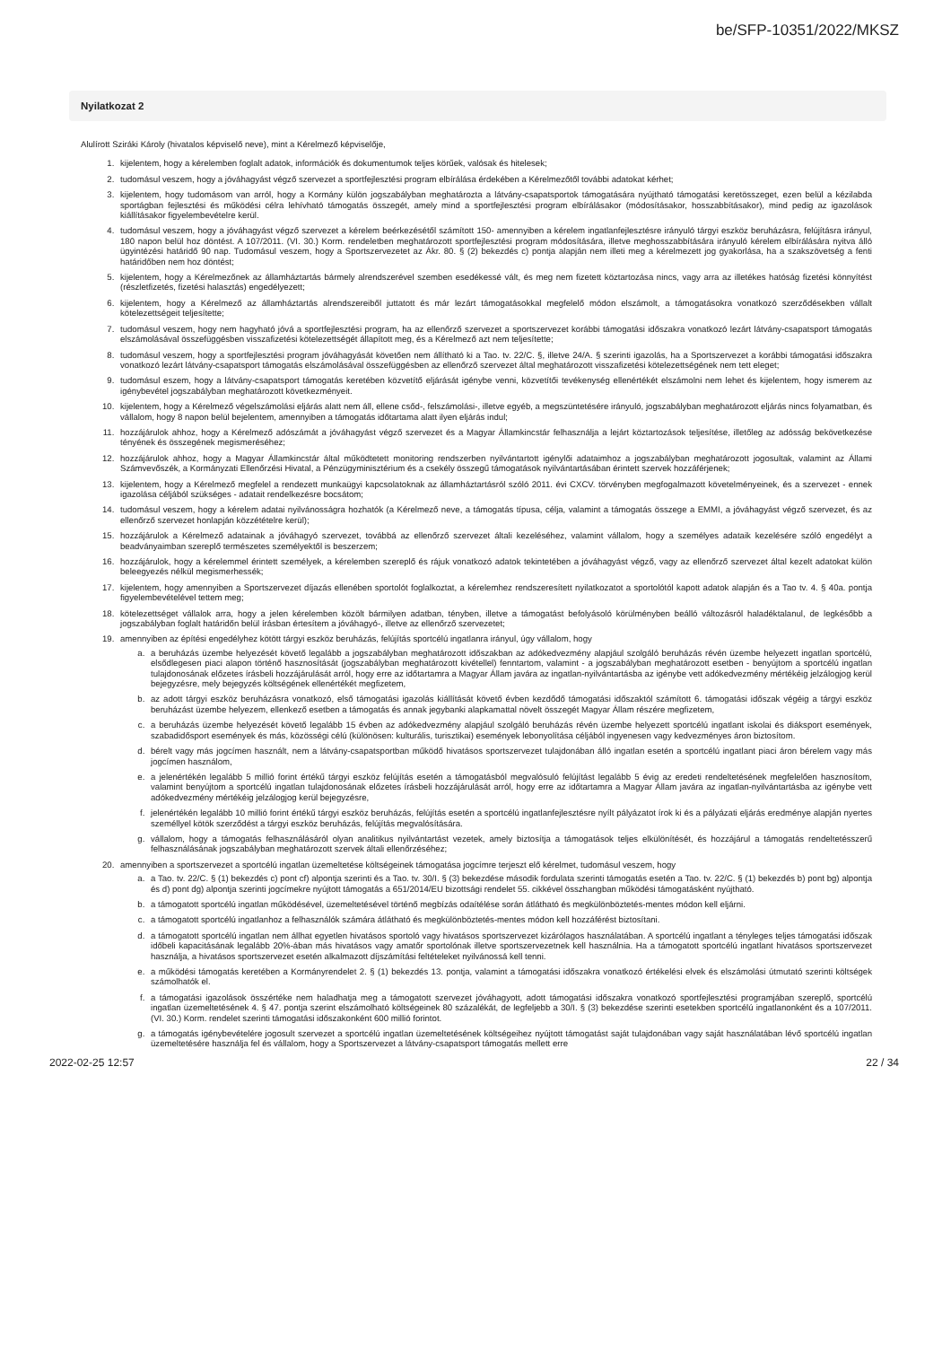be/SFP-10351/2022/MKSZ
Nyilatkozat 2
Alulírott Sziráki Károly (hivatalos képviselő neve), mint a Kérelmező képviselője,
1. kijelentem, hogy a kérelemben foglalt adatok, információk és dokumentumok teljes körűek, valósak és hitelesek;
2. tudomásul veszem, hogy a jóváhagyást végző szervezet a sportfejlesztési program elbírálása érdekében a Kérelmezőtől további adatokat kérhet;
3. kijelentem, hogy tudomásom van arról, hogy a Kormány külön jogszabályban meghatározta a látvány-csapatsportok támogatására nyújtható támogatási keretösszeget, ezen belül a kézilabda sportágban fejlesztési és működési célra lehívható támogatás összegét, amely mind a sportfejlesztési program elbírálásakor (módosításakor, hosszabbításakor), mind pedig az igazolások kiállításakor figyelembevételre kerül.
4. tudomásul veszem, hogy a jóváhagyást végző szervezet a kérelem beérkezésétől számított 150- amennyiben a kérelem ingatlanfejlesztésre irányuló tárgyi eszköz beruházásra, felújításra irányul, 180 napon belül hoz döntést. A 107/2011. (VI. 30.) Korm. rendeletben meghatározott sportfejlesztési program módosítására, illetve meghosszabbítására irányuló kérelem elbírálására nyitva álló ügyintézési határidő 90 nap. Tudomásul veszem, hogy a Sportszervezetet az Ákr. 80. § (2) bekezdés c) pontja alapján nem illeti meg a kérelmezett jog gyakorlása, ha a szakszövetség a fenti határidőben nem hoz döntést;
5. kijelentem, hogy a Kérelmezőnek az államháztartás bármely alrendszerével szemben esedékessé vált, és meg nem fizetett köztartozása nincs, vagy arra az illetékes hatóság fizetési könnyítést (részletfizetés, fizetési halasztás) engedélyezett;
6. kijelentem, hogy a Kérelmező az államháztartás alrendszereiből juttatott és már lezárt támogatásokkal megfelelő módon elszámolt, a támogatásokra vonatkozó szerződésekben vállalt kötelezettségeit teljesítette;
7. tudomásul veszem, hogy nem hagyható jóvá a sportfejlesztési program, ha az ellenőrző szervezet a sportszervezet korábbi támogatási időszakra vonatkozó lezárt látvány-csapatsport támogatás elszámolásával összefüggésben visszafizetési kötelezettségét állapított meg, és a Kérelmező azt nem teljesítette;
8. tudomásul veszem, hogy a sportfejlesztési program jóváhagyását követően nem állítható ki a Tao. tv. 22/C. §, illetve 24/A. § szerinti igazolás, ha a Sportszervezet a korábbi támogatási időszakra vonatkozó lezárt látvány-csapatsport támogatás elszámolásával összefüggésben az ellenőrző szervezet által meghatározott visszafizetési kötelezettségének nem tett eleget;
9. tudomásul eszem, hogy a látvány-csapatsport támogatás keretében közvetítő eljárását igénybe venni, közvetítői tevékenység ellenértékét elszámolni nem lehet és kijelentem, hogy ismerem az igénybevétel jogszabályban meghatározott következményeit.
10. kijelentem, hogy a Kérelmező végelszámolási eljárás alatt nem áll, ellene csőd-, felszámolási-, illetve egyéb, a megszüntetésére irányuló, jogszabályban meghatározott eljárás nincs folyamatban, és vállalom, hogy 8 napon belül bejelentem, amennyiben a támogatás időtartama alatt ilyen eljárás indul;
11. hozzájárulok ahhoz, hogy a Kérelmező adószámát a jóváhagyást végző szervezet és a Magyar Államkincstár felhasználja a lejárt köztartozások teljesítése, illetőleg az adósság bekövetkezése tényének és összegének megismeréséhez;
12. hozzájárulok ahhoz, hogy a Magyar Államkincstár által működtetett monitoring rendszerben nyilvántartott igénylői adataimhoz a jogszabályban meghatározott jogosultak, valamint az Állami Számvevőszék, a Kormányzati Ellenőrzési Hivatal, a Pénzügyminisztérium és a csekély összegű támogatások nyilvántartásában érintett szervek hozzáférjenek;
13. kijelentem, hogy a Kérelmező megfelel a rendezett munkaügyi kapcsolatoknak az államháztartásról szóló 2011. évi CXCV. törvényben megfogalmazott követelményeinek, és a szervezet - ennek igazolása céljából szükséges - adatait rendelkezésre bocsátom;
14. tudomásul veszem, hogy a kérelem adatai nyilvánosságra hozhatók (a Kérelmező neve, a támogatás típusa, célja, valamint a támogatás összege a EMMI, a jóváhagyást végző szervezet, és az ellenőrző szervezet honlapján közzétételre kerül);
15. hozzájárulok a Kérelmező adatainak a jóváhagyó szervezet, továbbá az ellenőrző szervezet általi kezeléséhez, valamint vállalom, hogy a személyes adataik kezelésére szóló engedélyt a beadványaimban szereplő természetes személyektől is beszerzem;
16. hozzájárulok, hogy a kérelemmel érintett személyek, a kérelemben szereplő és rájuk vonatkozó adatok tekintetében a jóváhagyást végző, vagy az ellenőrző szervezet által kezelt adatokat külön beleegyezés nélkül megismerhessék;
17. kijelentem, hogy amennyiben a Sportszervezet díjazás ellenében sportolót foglalkoztat, a kérelemhez rendszeresített nyilatkozatot a sportolótól kapott adatok alapján és a Tao tv. 4. § 40a. pontja figyelembevételével tettem meg;
18. kötelezettséget vállalok arra, hogy a jelen kérelemben közölt bármilyen adatban, tényben, illetve a támogatást befolyásoló körülményben beálló változásról haladéktalanul, de legkésőbb a jogszabályban foglalt határidőn belül írásban értesítem a jóváhagyó-, illetve az ellenőrző szervezetet;
19. amennyiben az építési engedélyhez kötött tárgyi eszköz beruházás, felújítás sportcélú ingatlanra irányul, úgy vállalom, hogy
a. a beruházás üzembe helyezését követő legalább a jogszabályban meghatározott időszakban az adókedvezmény alapjául szolgáló beruházás révén üzembe helyezett ingatlan sportcélú, elsődlegesen piaci alapon történő hasznosítását (jogszabályban meghatározott kivétellel) fenntartom, valamint - a jogszabályban meghatározott esetben - benyújtom a sportcélú ingatlan tulajdonosának előzetes írásbeli hozzájárulását arról, hogy erre az időtartamra a Magyar Állam javára az ingatlan-nyilvántartásba az igénybe vett adókedvezmény mértékéig jelzálogjog kerül bejegyzésre, mely bejegyzés költségének ellenértékét megfizetem,
b. az adott tárgyi eszköz beruházásra vonatkozó, első támogatási igazolás kiállítását követő évben kezdődő támogatási időszaktól számított 6. támogatási időszak végéig a tárgyi eszköz beruházást üzembe helyezem, ellenkező esetben a támogatás és annak jegybanki alapkamattal növelt összegét Magyar Állam részére megfizetem,
c. a beruházás üzembe helyezését követő legalább 15 évben az adókedvezmény alapjául szolgáló beruházás révén üzembe helyezett sportcélú ingatlant iskolai és diáksport események, szabadidősport események és más, közösségi célú (különösen: kulturális, turisztikai) események lebonyolítása céljából ingyenesen vagy kedvezményes áron biztosítom.
d. bérelt vagy más jogcímen használt, nem a látvány-csapatsportban működő hivatásos sportszervezet tulajdonában álló ingatlan esetén a sportcélú ingatlant piaci áron bérelem vagy más jogcímen használom,
e. a jelenértékén legalább 5 millió forint értékű tárgyi eszköz felújítás esetén a támogatásból megvalósuló felújítást legalább 5 évig az eredeti rendeltetésének megfelelően hasznosítom, valamint benyújtom a sportcélú ingatlan tulajdonosának előzetes írásbeli hozzájárulását arról, hogy erre az időtartamra a Magyar Állam javára az ingatlan-nyilvántartásba az igénybe vett adókedvezmény mértékéig jelzálogjog kerül bejegyzésre,
f. jelenértékén legalább 10 millió forint értékű tárgyi eszköz beruházás, felújítás esetén a sportcélú ingatlanfejlesztésre nyílt pályázatot írok ki és a pályázati eljárás eredménye alapján nyertes személlyel kötök szerződést a tárgyi eszköz beruházás, felújítás megvalósítására.
g. vállalom, hogy a támogatás felhasználásáról olyan analitikus nyilvántartást vezetek, amely biztosítja a támogatások teljes elkülönítését, és hozzájárul a támogatás rendeltetésszerű felhasználásának jogszabályban meghatározott szervek általi ellenőrzéséhez;
20. amennyiben a sportszervezet a sportcélú ingatlan üzemeltetése költségeinek támogatása jogcímre terjeszt elő kérelmet, tudomásul veszem, hogy
a. a Tao. tv. 22/C. § (1) bekezdés c) pont cf) alpontja szerinti és a Tao. tv. 30/I. § (3) bekezdése második fordulata szerinti támogatás esetén a Tao. tv. 22/C. § (1) bekezdés b) pont bg) alpontja és d) pont dg) alpontja szerinti jogcímekre nyújtott támogatás a 651/2014/EU bizottsági rendelet 55. cikkével összhangban működési támogatásként nyújtható.
b. a támogatott sportcélú ingatlan működésével, üzemeltetésével történő megbízás odaítélése során átlátható és megkülönböztetés-mentes módon kell eljárni.
c. a támogatott sportcélú ingatlanhoz a felhasználók számára átlátható és megkülönböztetés-mentes módon kell hozzáférést biztosítani.
d. a támogatott sportcélú ingatlan nem állhat egyetlen hivatásos sportoló vagy hivatásos sportszervezet kizárólagos használatában. A sportcélú ingatlant a tényleges teljes támogatási időszak időbeli kapacitásának legalább 20%-ában más hivatásos vagy amatőr sportolónak illetve sportszervezetnek kell használnia. Ha a támogatott sportcélú ingatlant hivatásos sportszervezet használja, a hivatásos sportszervezet esetén alkalmazott díjszámítási feltételeket nyilvánossá kell tenni.
e. a működési támogatás keretében a Kormányrendelet 2. § (1) bekezdés 13. pontja, valamint a támogatási időszakra vonatkozó értékelési elvek és elszámolási útmutató szerinti költségek számolhatók el.
f. a támogatási igazolások összértéke nem haladhatja meg a támogatott szervezet jóváhagyott, adott támogatási időszakra vonatkozó sportfejlesztési programjában szereplő, sportcélú ingatlan üzemeltetésének 4. § 47. pontja szerint elszámolható költségeinek 80 százalékát, de legfeljebb a 30/I. § (3) bekezdése szerinti esetekben sportcélú ingatlanonként és a 107/2011. (VI. 30.) Korm. rendelet szerinti támogatási időszakonként 600 millió forintot.
g. a támogatás igénybevételére jogosult szervezet a sportcélú ingatlan üzemeltetésének költségeihez nyújtott támogatást saját tulajdonában vagy saját használatában lévő sportcélú ingatlan üzemeltetésére használja fel és vállalom, hogy a Sportszervezet a látvány-csapatsport támogatás mellett erre
2022-02-25 12:57 22 / 34